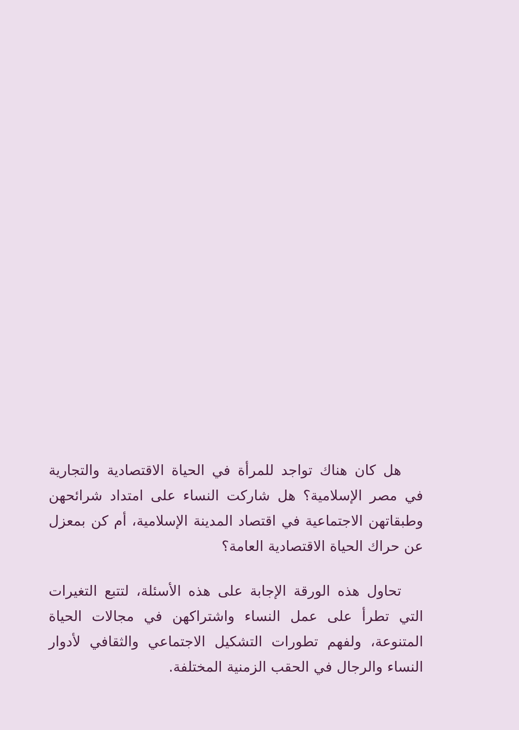هل كان هناك تواجد للمرأة في الحياة الاقتصادية والتجارية في مصر الإسلامية؟ هل شاركت النساء على امتداد شرائحهن وطبقاتهن الاجتماعية في اقتصاد المدينة الإسلامية، أم كن بمعزل عن حراك الحياة الاقتصادية العامة؟
تحاول هذه الورقة الإجابة على هذه الأسئلة، لتتبع التغيرات التي تطرأ على عمل النساء واشتراكهن في مجالات الحياة المتنوعة، ولفهم تطورات التشكيل الاجتماعي والثقافي لأدوار النساء والرجال في الحقب الزمنية المختلفة.